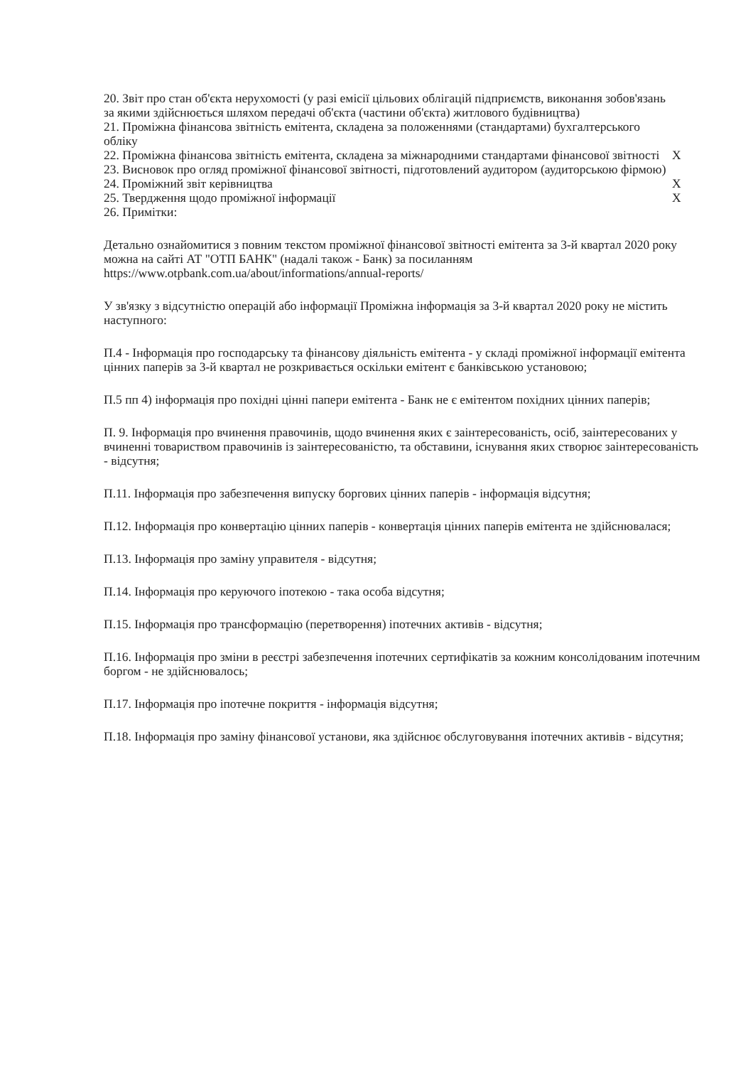| 20. Звіт про стан об'єкта нерухомості (у разі емісії цільових облігацій підприємств, виконання зобов'язань за якими здійснюється шляхом передачі об'єкта (частини об'єкта) житлового будівництва) | |
| 21. Проміжна фінансова звітність емітента, складена за положеннями (стандартами) бухгалтерського обліку | |
| 22. Проміжна фінансова звітність емітента, складена за міжнародними стандартами фінансової звітності | X |
| 23. Висновок про огляд проміжної фінансової звітності, підготовлений аудитором (аудиторською фірмою) | |
| 24. Проміжний звіт керівництва | X |
| 25. Твердження щодо проміжної інформації | X |
| 26. Примітки: | |
Детально ознайомитися з повним текстом проміжної фінансової звітності емітента за 3-й квартал 2020 року можна на сайті АТ "ОТП БАНК" (надалі також - Банк) за посиланням https://www.otpbank.com.ua/about/informations/annual-reports/
У зв'язку з відсутністю операцій або інформації Проміжна інформація за 3-й квартал 2020 року не містить наступного:
П.4 - Інформація про господарську та фінансову діяльність емітента - у складі проміжної інформації емітента цінних паперів за 3-й квартал не розкривається оскільки емітент є банківською установою;
П.5 пп 4) інформація про похідні цінні папери емітента - Банк не є емітентом похідних цінних паперів;
П. 9. Інформація про вчинення правочинів, щодо вчинення яких є заінтересованість, осіб, заінтересованих у вчиненні товариством правочинів із заінтересованістю, та обставини, існування яких створює заінтересованість - відсутня;
П.11. Інформація про забезпечення випуску боргових цінних паперів - інформація відсутня;
П.12. Інформація про конвертацію цінних паперів - конвертація цінних паперів емітента не здійснювалася;
П.13. Інформація про заміну управителя - відсутня;
П.14. Інформація про керуючого іпотекою - така особа відсутня;
П.15. Інформація про трансформацію (перетворення) іпотечних активів - відсутня;
П.16. Інформація про зміни в реєстрі забезпечення іпотечних сертифікатів за кожним консолідованим іпотечним боргом - не здійснювалось;
П.17. Інформація про іпотечне покриття - інформація відсутня;
П.18. Інформація про заміну фінансової установи, яка здійснює обслуговування іпотечних активів - відсутня;